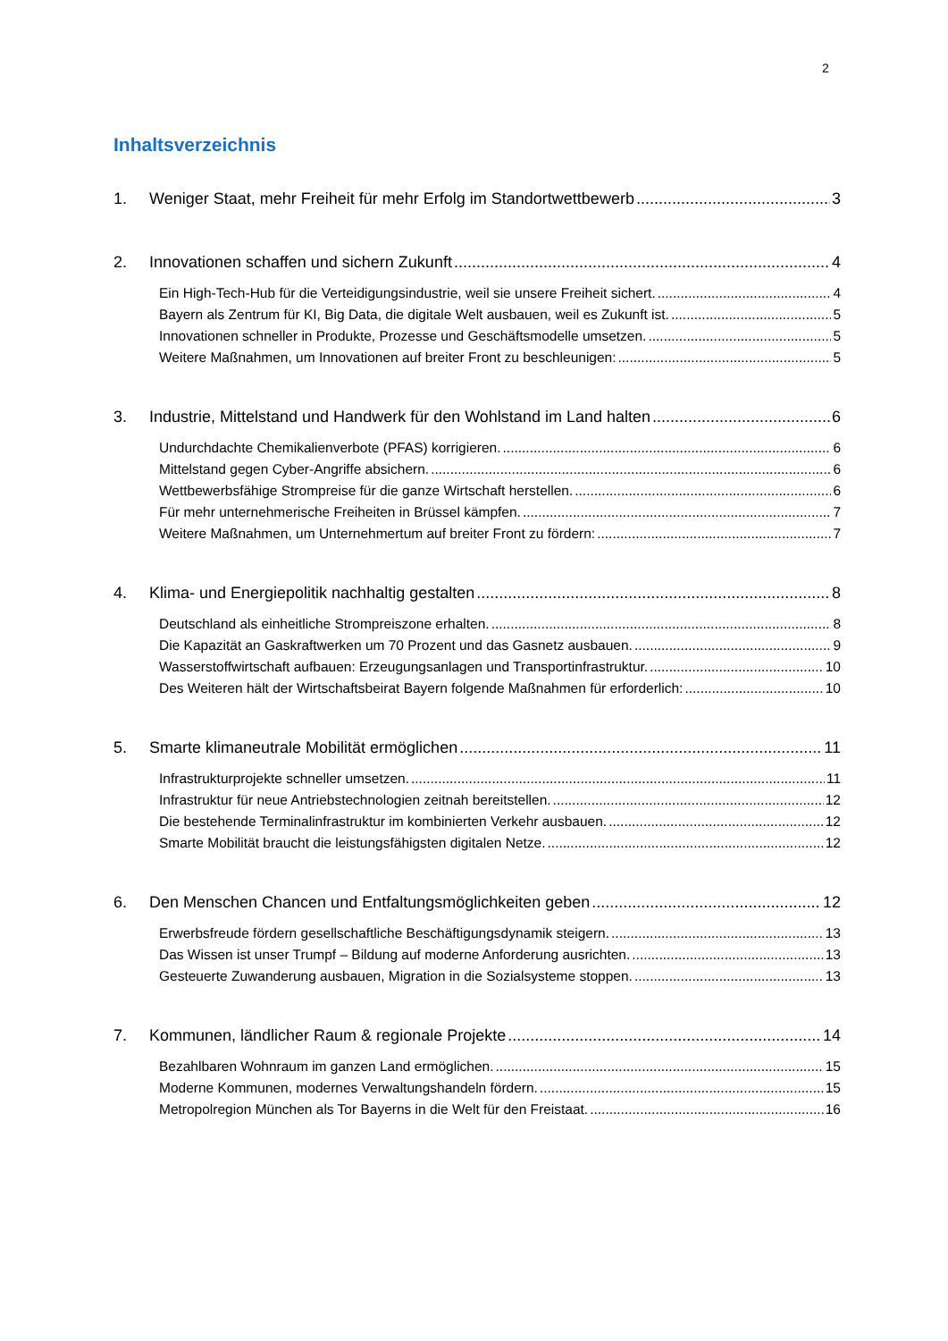2
Inhaltsverzeichnis
1. Weniger Staat, mehr Freiheit für mehr Erfolg im Standortwettbewerb 3
2. Innovationen schaffen und sichern Zukunft 4
Ein High-Tech-Hub für die Verteidigungsindustrie, weil sie unsere Freiheit sichert. 4
Bayern als Zentrum für KI, Big Data, die digitale Welt ausbauen, weil es Zukunft ist. 5
Innovationen schneller in Produkte, Prozesse und Geschäftsmodelle umsetzen. 5
Weitere Maßnahmen, um Innovationen auf breiter Front zu beschleunigen: 5
3. Industrie, Mittelstand und Handwerk für den Wohlstand im Land halten 6
Undurchdachte Chemikalienverbote (PFAS) korrigieren. 6
Mittelstand gegen Cyber-Angriffe absichern. 6
Wettbewerbsfähige Strompreise für die ganze Wirtschaft herstellen. 6
Für mehr unternehmerische Freiheiten in Brüssel kämpfen. 7
Weitere Maßnahmen, um Unternehmertum auf breiter Front zu fördern: 7
4. Klima- und Energiepolitik nachhaltig gestalten 8
Deutschland als einheitliche Strompreiszone erhalten. 8
Die Kapazität an Gaskraftwerken um 70 Prozent und das Gasnetz ausbauen. 9
Wasserstoffwirtschaft aufbauen: Erzeugungsanlagen und Transportinfrastruktur. 10
Des Weiteren hält der Wirtschaftsbeirat Bayern folgende Maßnahmen für erforderlich: 10
5. Smarte klimaneutrale Mobilität ermöglichen 11
Infrastrukturprojekte schneller umsetzen. 11
Infrastruktur für neue Antriebstechnologien zeitnah bereitstellen. 12
Die bestehende Terminalinfrastruktur im kombinierten Verkehr ausbauen. 12
Smarte Mobilität braucht die leistungsfähigsten digitalen Netze. 12
6. Den Menschen Chancen und Entfaltungsmöglichkeiten geben 12
Erwerbsfreude fördern gesellschaftliche Beschäftigungsdynamik steigern. 13
Das Wissen ist unser Trumpf – Bildung auf moderne Anforderung ausrichten. 13
Gesteuerte Zuwanderung ausbauen, Migration in die Sozialsysteme stoppen. 13
7. Kommunen, ländlicher Raum & regionale Projekte 14
Bezahlbaren Wohnraum im ganzen Land ermöglichen. 15
Moderne Kommunen, modernes Verwaltungshandeln fördern. 15
Metropolregion München als Tor Bayerns in die Welt für den Freistaat. 16